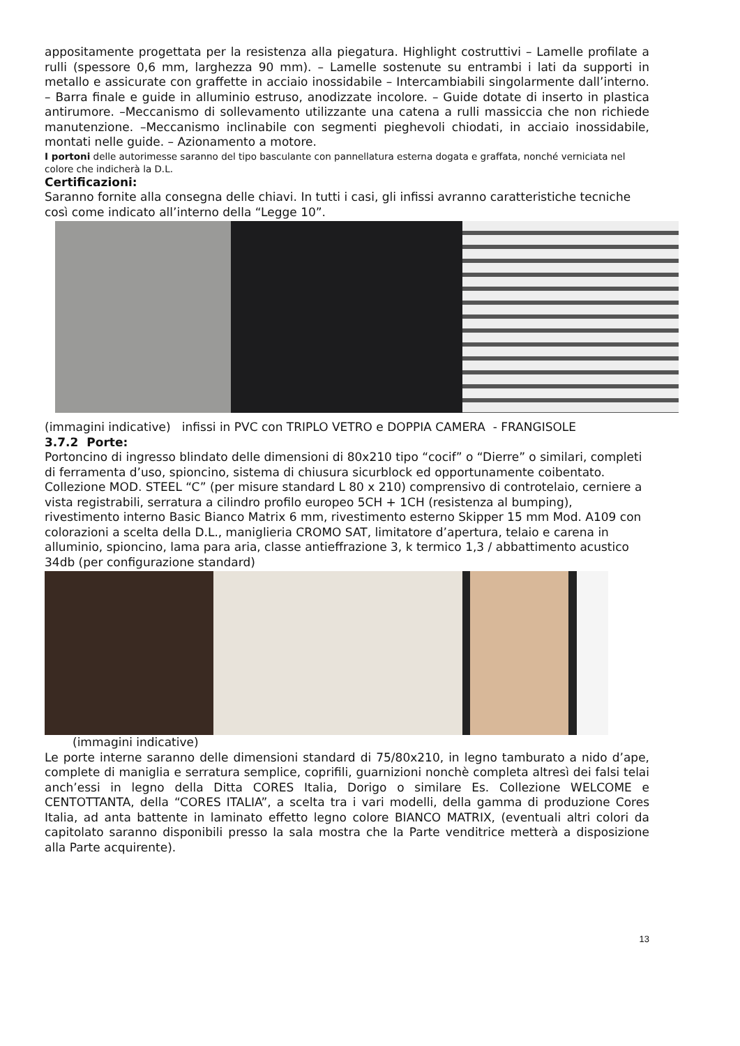appositamente progettata per la resistenza alla piegatura. Highlight costruttivi – Lamelle profilate a rulli (spessore 0,6 mm, larghezza 90 mm). – Lamelle sostenute su entrambi i lati da supporti in metallo e assicurate con graffette in acciaio inossidabile – Intercambiabili singolarmente dall’interno. – Barra finale e guide in alluminio estruso, anodizzate incolore. – Guide dotate di inserto in plastica antirumore. –Meccanismo di sollevamento utilizzante una catena a rulli massiccia che non richiede manutenzione. –Meccanismo inclinabile con segmenti pieghevoli chiodati, in acciaio inossidabile, montati nelle guide. – Azionamento a motore.
I portoni delle autorimesse saranno del tipo basculante con pannellatura esterna dogata e graffata, nonché verniciata nel colore che indicherà la D.L.
Certificazioni:
Saranno fornite alla consegna delle chiavi. In tutti i casi, gli infissi avranno caratteristiche tecniche così come indicato all’interno della “Legge 10”.
(immagini indicative) infissi in PVC con TRIPLO VETRO e DOPPIA CAMERA - FRANGISOLE
3.7.2 Porte:
Portoncino di ingresso blindato delle dimensioni di 80x210 tipo “cocif” o “Dierre” o similari, completi di ferramenta d’uso, spioncino, sistema di chiusura sicurblock ed opportunamente coibentato.
Collezione MOD. STEEL “C” (per misure standard L 80 x 210) comprensivo di controtelaio, cerniere a vista registrabili, serratura a cilindro profilo europeo 5CH + 1CH (resistenza al bumping), rivestimento interno Basic Bianco Matrix 6 mm, rivestimento esterno Skipper 15 mm Mod. A109 con colorazioni a scelta della D.L., maniglieria CROMO SAT, limitatore d’apertura, telaio e carena in alluminio, spioncino, lama para aria, classe antieffrazione 3, k termico 1,3 / abbattimento acustico 34db (per configurazione standard)
(immagini indicative)
Le porte interne saranno delle dimensioni standard di 75/80x210, in legno tamburato a nido d’ape, complete di maniglia e serratura semplice, coprifili, guarnizioni nonchè completa altresì dei falsi telai anch’essi in legno della Ditta CORES Italia, Dorigo o similare Es. Collezione WELCOME e CENTOTTANTA, della “CORES ITALIA”, a scelta tra i vari modelli, della gamma di produzione Cores Italia, ad anta battente in laminato effetto legno colore BIANCO MATRIX, (eventuali altri colori da capitolato saranno disponibili presso la sala mostra che la Parte venditrice metterà a disposizione alla Parte acquirente).
13